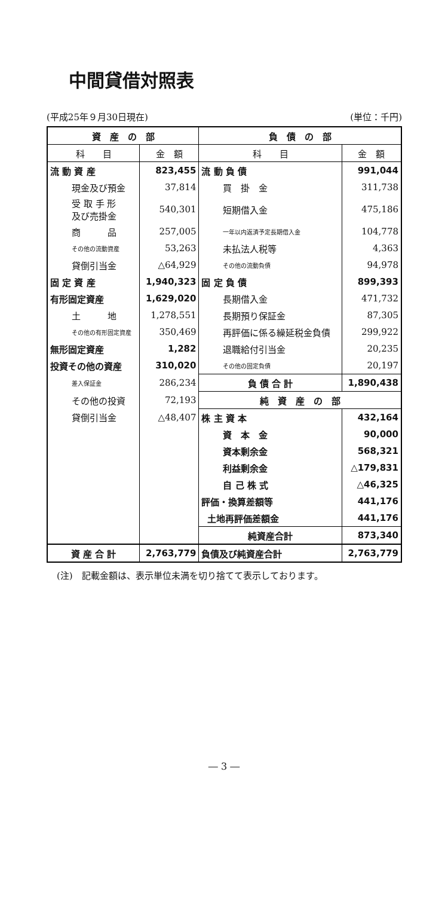中間貸借対照表
(平成25年９月30日現在) (単位：千円)
| 資 産 の 部 | | 負 債 の 部 | |
| --- | --- | --- | --- |
| 科 目 | 金 額 | 科 目 | 金 額 |
| 流 動 資 産 | 823,455 | 流 動 負 債 | 991,044 |
| 現金及び預金 | 37,814 | 買 掛 金 | 311,738 |
| 受 取 手 形 及び売掛金 | 540,301 | 短期借入金 | 475,186 |
| 商 品 | 257,005 | 一年以内返済予定長期借入金 | 104,778 |
| その他の流動資産 | 53,263 | 未払法人税等 | 4,363 |
| 貸倒引当金 | △64,929 | その他の流動負債 | 94,978 |
| 固 定 資 産 | 1,940,323 | 固 定 負 債 | 899,393 |
| 有形固定資産 | 1,629,020 | 長期借入金 | 471,732 |
| 土 地 | 1,278,551 | 長期預り保証金 | 87,305 |
| その他の有形固定資産 | 350,469 | 再評価に係る繰延税金負債 | 299,922 |
| 無形固定資産 | 1,282 | 退職給付引当金 | 20,235 |
| 投資その他の資産 | 310,020 | その他の固定負債 | 20,197 |
| 差入保証金 | 286,234 | 負 債 合 計 | 1,890,438 |
| その他の投資 | 72,193 | 純 資 産 の 部 | |
| 貸倒引当金 | △48,407 | 株 主 資 本 | 432,164 |
| | | 資 本 金 | 90,000 |
| | | 資本剰余金 | 568,321 |
| | | 利益剰余金 | △179,831 |
| | | 自 己 株 式 | △46,325 |
| | | 評価・換算差額等 | 441,176 |
| | | 土地再評価差額金 | 441,176 |
| | | 純資産合計 | 873,340 |
| 資 産 合 計 | 2,763,779 | 負債及び純資産合計 | 2,763,779 |
(注)　記載金額は、表示単位未満を切り捨てて表示しております。
― 3 ―